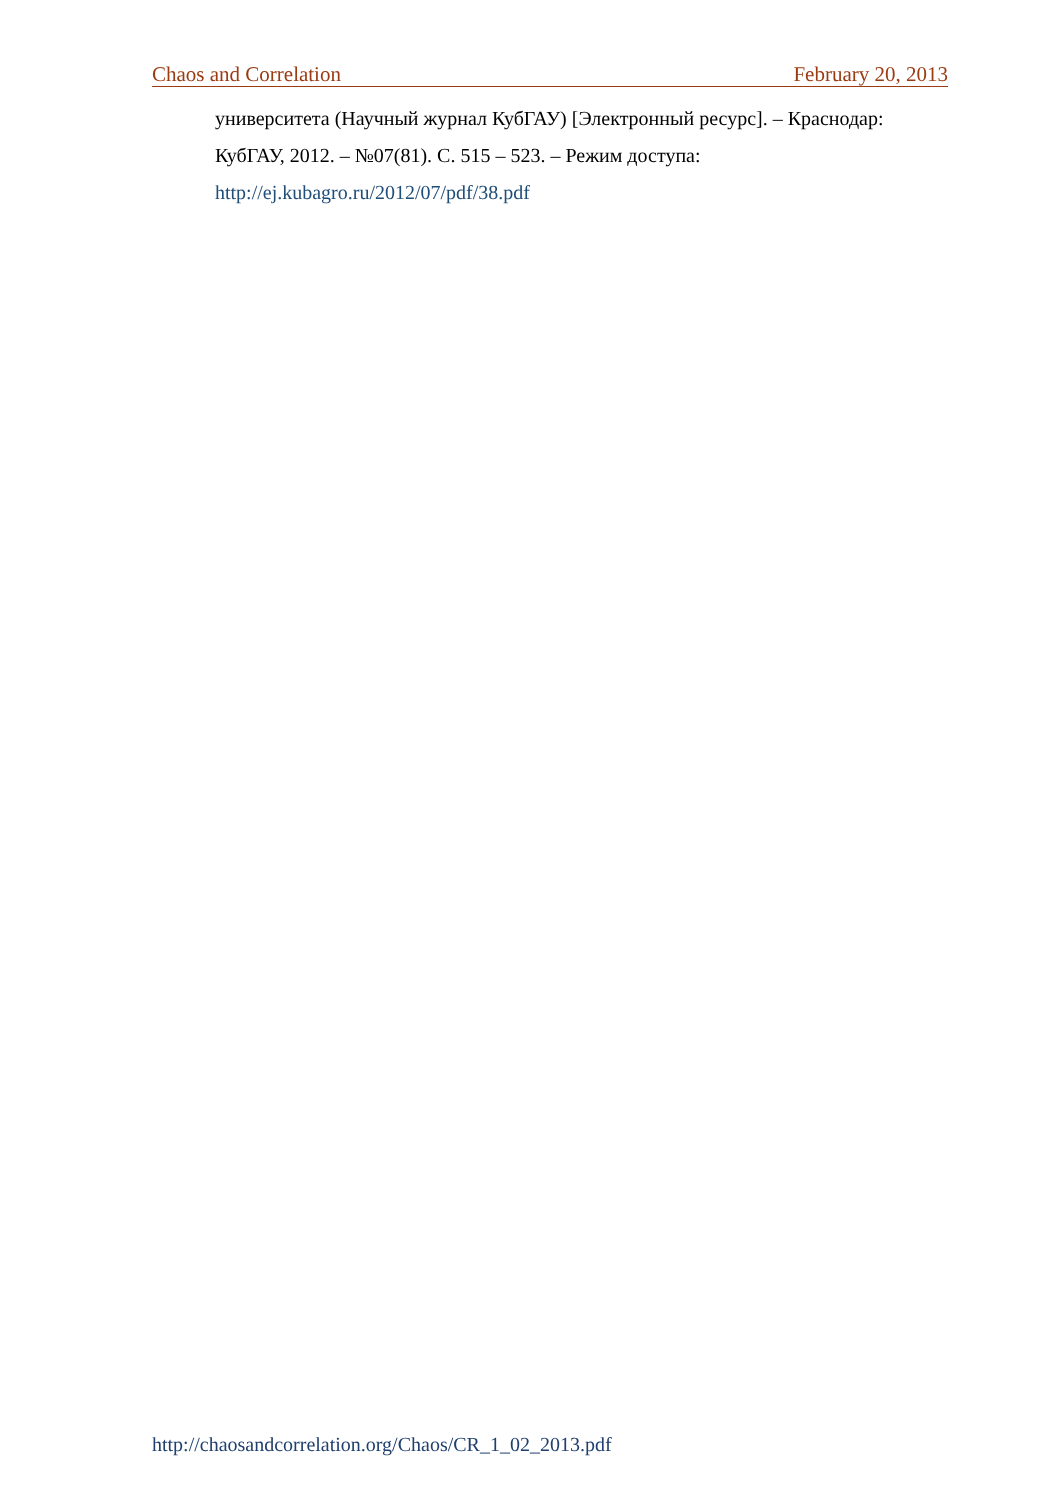Chaos and Correlation February 20, 2013
университета (Научный журнал КубГАУ) [Электронный ресурс]. – Краснодар: КубГАУ, 2012. – №07(81). С. 515 – 523. – Режим доступа:
http://ej.kubagro.ru/2012/07/pdf/38.pdf
http://chaosandcorrelation.org/Chaos/CR_1_02_2013.pdf